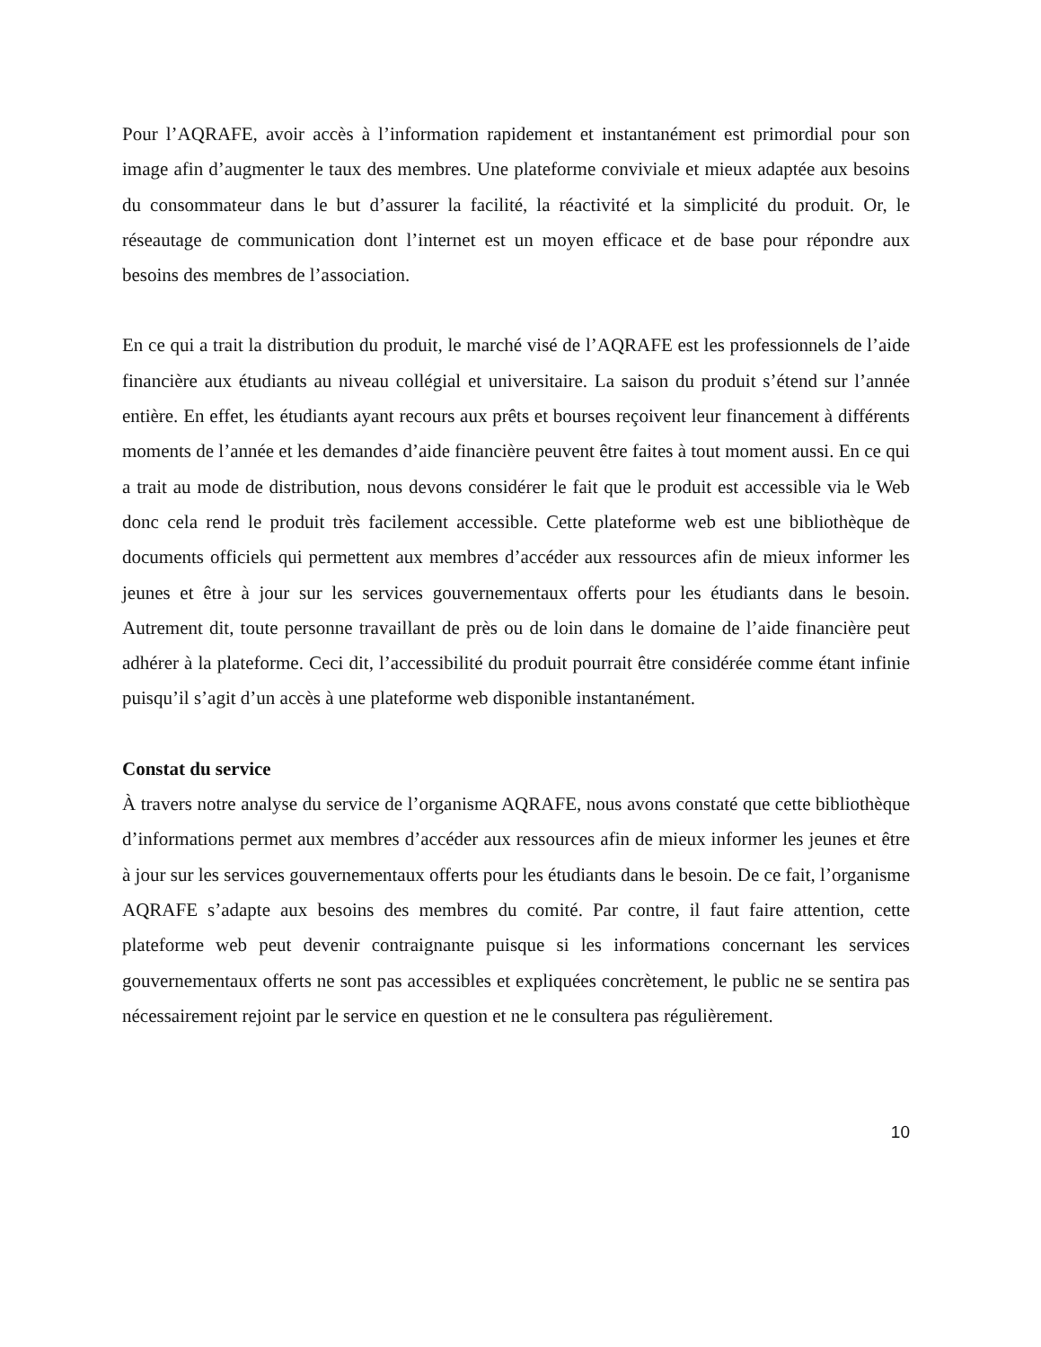Pour l’AQRAFE, avoir accès à l’information rapidement et instantanément est primordial pour son image afin d’augmenter le taux des membres. Une plateforme conviviale et mieux adaptée aux besoins du consommateur dans le but d’assurer la facilité, la réactivité et la simplicité du produit. Or, le réseautage de communication dont l’internet est un moyen efficace et de base pour répondre aux besoins des membres de l’association.
En ce qui a trait la distribution du produit, le marché visé de l’AQRAFE est les professionnels de l’aide financière aux étudiants au niveau collégial et universitaire. La saison du produit s’étend sur l’année entière. En effet, les étudiants ayant recours aux prêts et bourses reçoivent leur financement à différents moments de l’année et les demandes d’aide financière peuvent être faites à tout moment aussi. En ce qui a trait au mode de distribution, nous devons considérer le fait que le produit est accessible via le Web donc cela rend le produit très facilement accessible. Cette plateforme web est une bibliothèque de documents officiels qui permettent aux membres d’accéder aux ressources afin de mieux informer les jeunes et être à jour sur les services gouvernementaux offerts pour les étudiants dans le besoin. Autrement dit, toute personne travaillant de près ou de loin dans le domaine de l’aide financière peut adhérer à la plateforme. Ceci dit, l’accessibilité du produit pourrait être considérée comme étant infinie puisqu’il s’agit d’un accès à une plateforme web disponible instantanément.
Constat du service
À travers notre analyse du service de l’organisme AQRAFE, nous avons constaté que cette bibliothèque d’informations permet aux membres d’accéder aux ressources afin de mieux informer les jeunes et être à jour sur les services gouvernementaux offerts pour les étudiants dans le besoin. De ce fait, l’organisme AQRAFE s’adapte aux besoins des membres du comité. Par contre, il faut faire attention, cette plateforme web peut devenir contraignante puisque si les informations concernant les services gouvernementaux offerts ne sont pas accessibles et expliquées concrètement, le public ne se sentira pas nécessairement rejoint par le service en question et ne le consultera pas régulièrement.
10